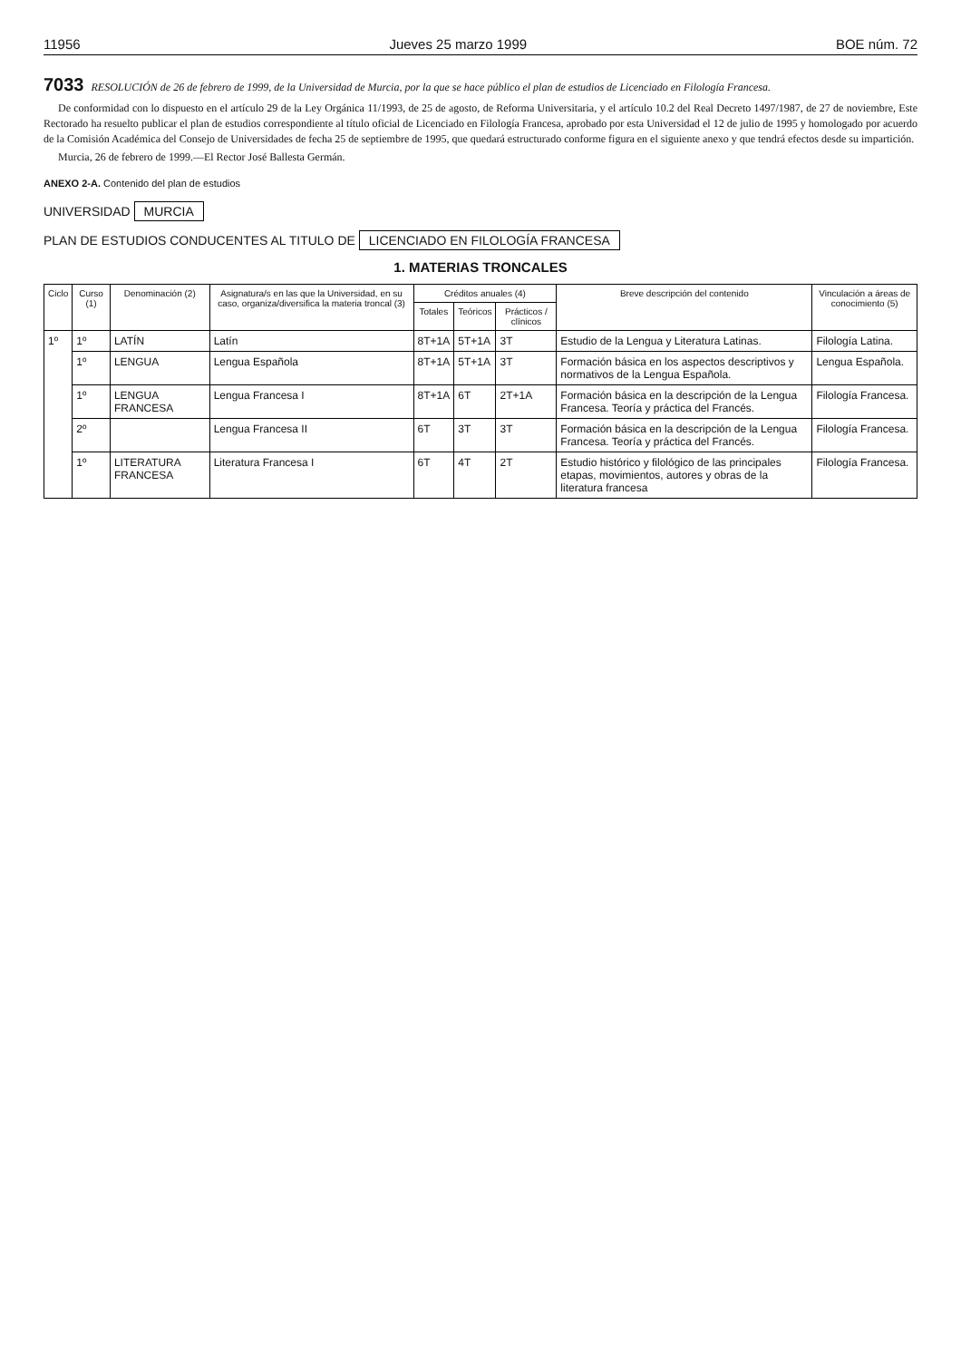11956 Jueves 25 marzo 1999 BOE núm. 72
7033 RESOLUCIÓN de 26 de febrero de 1999, de la Universidad de Murcia, por la que se hace público el plan de estudios de Licenciado en Filología Francesa.
De conformidad con lo dispuesto en el artículo 29 de la Ley Orgánica 11/1993, de 25 de agosto, de Reforma Universitaria, y el artículo 10.2 del Real Decreto 1497/1987, de 27 de noviembre, Este Rectorado ha resuelto publicar el plan de estudios correspondiente al título oficial de Licenciado en Filología Francesa, aprobado por esta Universidad el 12 de julio de 1995 y homologado por acuerdo de la Comisión Académica del Consejo de Universidades de fecha 25 de septiembre de 1995, que quedará estructurado conforme figura en el siguiente anexo y que tendrá efectos desde su impartición.
Murcia, 26 de febrero de 1999.—El Rector José Ballesta Germán.
ANEXO 2-A. Contenido del plan de estudios
UNIVERSIDAD MURCIA
PLAN DE ESTUDIOS CONDUCENTES AL TITULO DE LICENCIADO EN FILOLOGÍA FRANCESA
1. MATERIAS TRONCALES
| Ciclo | Curso (1) | Denominación (2) | Asignatura/s en las que la Universidad, en su caso, organiza/diversifica la materia troncal (3) | Créditos anuales (4) | | | Breve descripción del contenido | Vinculación a áreas de conocimiento (5) |
| --- | --- | --- | --- | --- | --- | --- | --- | --- |
| | | | | Totales | Teóricos | Prácticos / clínicos | | |
| 1º | 1º | LATÍN | Latín | 8T+1A | 5T+1A | 3T | Estudio de la Lengua y Literatura Latinas. | Filología Latina. |
| | 1º | LENGUA | Lengua Española | 8T+1A | 5T+1A | 3T | Formación básica en los aspectos descriptivos y normativos de la Lengua Española. | Lengua Española. |
| | 1º | LENGUA FRANCESA | Lengua Francesa I | 8T+1A | 6T | 2T+1A | Formación básica en la descripción de la Lengua Francesa. Teoría y práctica del Francés. | Filología Francesa. |
| | 2º | | Lengua Francesa II | 6T | 3T | 3T | Formación básica en la descripción de la Lengua Francesa. Teoría y práctica del Francés. | Filología Francesa. |
| | 1º | LITERATURA FRANCESA | Literatura Francesa I | 6T | 4T | 2T | Estudio histórico y filológico de las principales etapas, movimientos, autores y obras de la literatura francesa | Filología Francesa. |